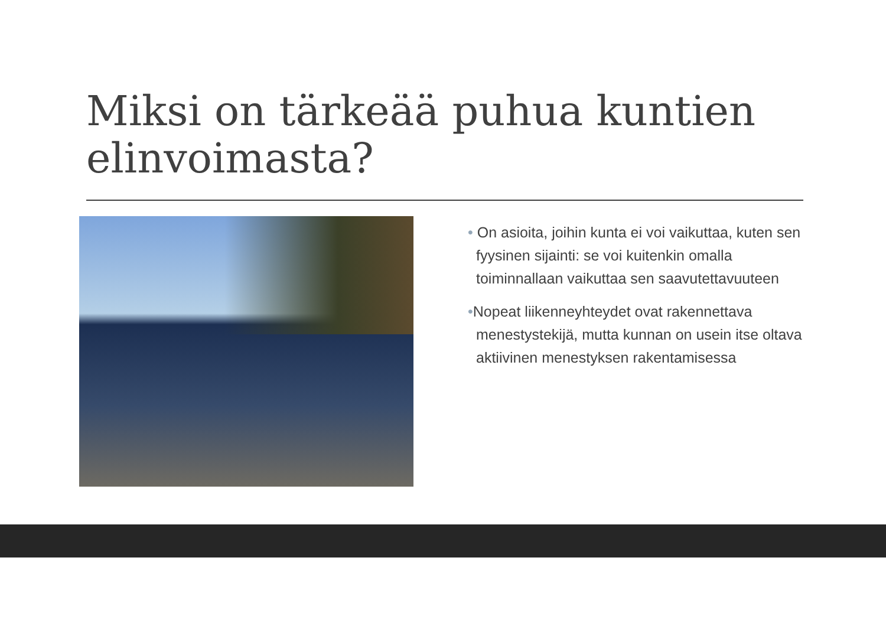Miksi on tärkeää puhua kuntien elinvoimasta?
• On asioita, joihin kunta ei voi vaikuttaa, kuten sen fyysinen sijainti: se voi kuitenkin omalla toiminnallaan vaikuttaa sen saavutettavuuteen
•Nopeat liikenneyhteydet ovat rakennettava menestystekijä, mutta kunnan on usein itse oltava aktiivinen menestyksen rakentamisessa